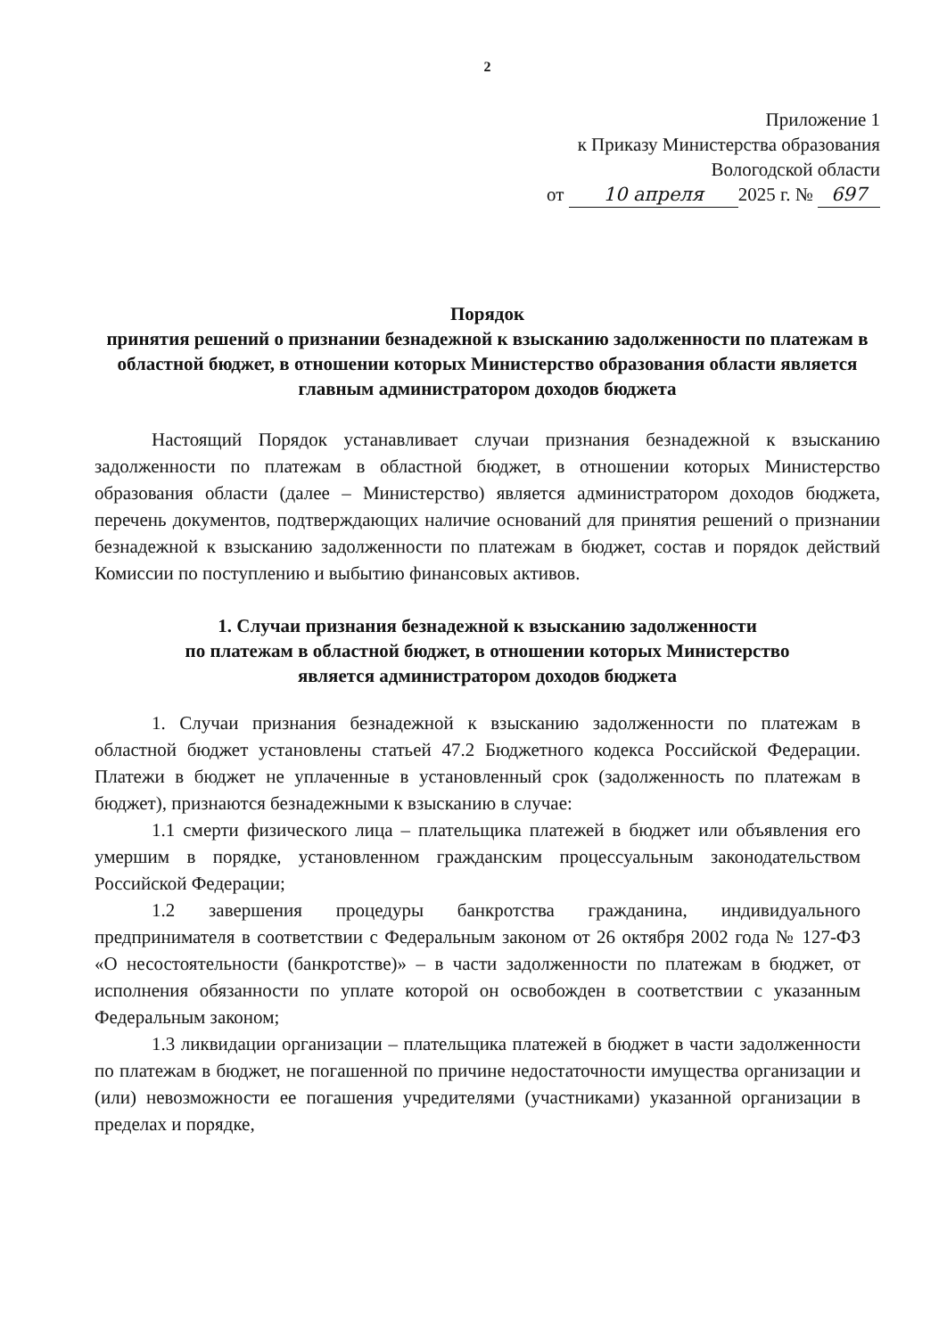2
Приложение 1
к Приказу Министерства образования
Вологодской области
от 10 апреля 2025 г. № 697
Порядок
принятия решений о признании безнадежной к взысканию задолженности по платежам в областной бюджет, в отношении которых Министерство образования области является главным администратором доходов бюджета
Настоящий Порядок устанавливает случаи признания безнадежной к взысканию задолженности по платежам в областной бюджет, в отношении которых Министерство образования области (далее – Министерство) является администратором доходов бюджета, перечень документов, подтверждающих наличие оснований для принятия решений о признании безнадежной к взысканию задолженности по платежам в бюджет, состав и порядок действий Комиссии по поступлению и выбытию финансовых активов.
1. Случаи признания безнадежной к взысканию задолженности
по платежам в областной бюджет, в отношении которых Министерство
является администратором доходов бюджета
1. Случаи признания безнадежной к взысканию задолженности по платежам в областной бюджет установлены статьей 47.2 Бюджетного кодекса Российской Федерации. Платежи в бюджет не уплаченные в установленный срок (задолженность по платежам в бюджет), признаются безнадежными к взысканию в случае:
1.1 смерти физического лица – плательщика платежей в бюджет или объявления его умершим в порядке, установленном гражданским процессуальным законодательством Российской Федерации;
1.2 завершения процедуры банкротства гражданина, индивидуального предпринимателя в соответствии с Федеральным законом от 26 октября 2002 года № 127-ФЗ «О несостоятельности (банкротстве)» – в части задолженности по платежам в бюджет, от исполнения обязанности по уплате которой он освобожден в соответствии с указанным Федеральным законом;
1.3 ликвидации организации – плательщика платежей в бюджет в части задолженности по платежам в бюджет, не погашенной по причине недостаточности имущества организации и (или) невозможности ее погашения учредителями (участниками) указанной организации в пределах и порядке,